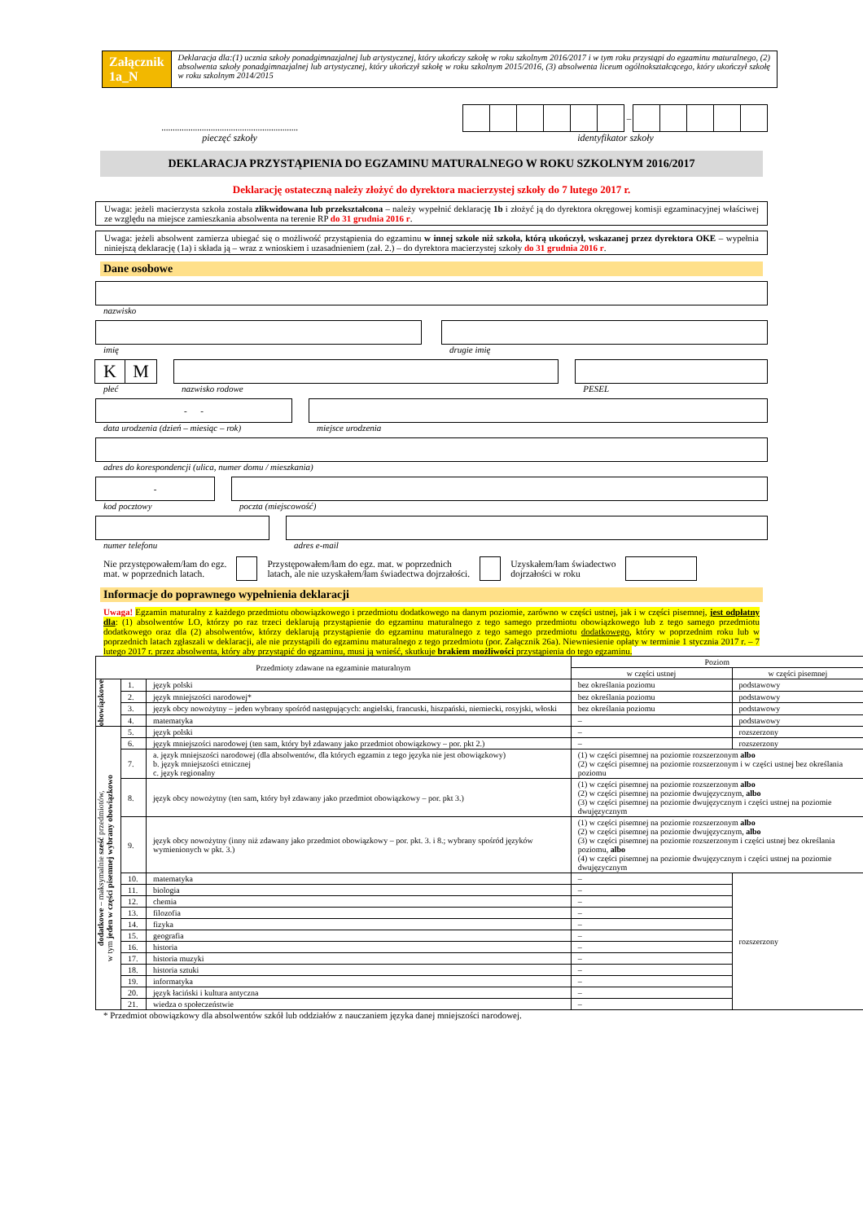Załącznik 1a_N
Deklaracja dla:(1) ucznia szkoły ponadgimnazjalnej lub artystycznej, który ukończy szkołę w roku szkolnym 2016/2017 i w tym roku przystąpi do egzaminu maturalnego, (2) absolwenta szkoły ponadgimnazjalnej lub artystycznej, który ukończył szkołę w roku szkolnym 2015/2016, (3) absolwenta liceum ogólnokształcącego, który ukończył szkołę w roku szkolnym 2014/2015
.............................................................
pieczęć szkoły
–
identyfikator szkoły
DEKLARACJA PRZYSTĄPIENIA DO EGZAMINU MATURALNEGO W ROKU SZKOLNYM 2016/2017
Deklarację ostateczną należy złożyć do dyrektora macierzystej szkoły do 7 lutego 2017 r.
Uwaga: jeżeli macierzysta szkoła została zlikwidowana lub przekształcona – należy wypełnić deklarację 1b i złożyć ją do dyrektora okręgowej komisji egzaminacyjnej właściwej ze względu na miejsce zamieszkania absolwenta na terenie RP do 31 grudnia 2016 r.
Uwaga: jeżeli absolwent zamierza ubiegać się o możliwość przystąpienia do egzaminu w innej szkole niż szkoła, którą ukończył, wskazanej przez dyrektora OKE – wypełnia niniejszą deklarację (1a) i składa ją – wraz z wnioskiem i uzasadnieniem (zał. 2.) – do dyrektora macierzystej szkoły do 31 grudnia 2016 r.
Dane osobowe
nazwisko
imię
drugie imię
KM
płeć
nazwisko rodowe
PESEL
- -
data urodzenia (dzień – miesiąc – rok)
miejsce urodzenia
adres do korespondencji (ulica, numer domu / mieszkania)
-
kod pocztowy
poczta (miejscowość)
numer telefonu
adres e-mail
Nie przystępowałem/łam do egz.
mat. w poprzednich latach.
Przystępowałem/łam do egz. mat. w poprzednich
latach, ale nie uzyskałem/łam świadectwa dojrzałości.
Uzyskałem/łam świadectwo
dojrzałości w roku
Informacje do poprawnego wypełnienia deklaracji
Uwaga! Egzamin maturalny z każdego przedmiotu obowiązkowego i przedmiotu dodatkowego na danym poziomie, zarówno w części ustnej, jak i w części pisemnej, jest odpłatny dla: (1) absolwentów LO, którzy po raz trzeci deklarują przystąpienie do egzaminu maturalnego z tego samego przedmiotu obowiązkowego lub z tego samego przedmiotu dodatkowego oraz dla (2) absolwentów, którzy deklarują przystąpienie do egzaminu maturalnego z tego samego przedmiotu dodatkowego, który w poprzednim roku lub w poprzednich latach zgłaszali w deklaracji, ale nie przystąpili do egzaminu maturalnego z tego przedmiotu (por. Załącznik 26a). Niewniesienie opłaty w terminie 1 stycznia 2017 r. – 7 lutego 2017 r. przez absolwenta, który aby przystąpić do egzaminu, musi ją wnieść, skutkuje brakiem możliwości przystąpienia do tego egzaminu.
| Przedmioty zdawane na egzaminie maturalnym | | | Poziom | |
| --- | --- | --- | --- | --- |
| | | | w części ustnej | w części pisemnej |
| obowiązkowe | 1. | język polski | bez określania poziomu | podstawowy |
| | 2. | język mniejszości narodowej* | bez określania poziomu | podstawowy |
| | 3. | język obcy nowożytny – jeden wybrany spośród następujących: angielski, francuski, hiszpański, niemiecki, rosyjski, włoski | bez określania poziomu | podstawowy |
| | 4. | matematyka | – | podstawowy |
| dodatkowe – maksymalnie sześć przedmiotów, w tym jeden w części pisemnej wybrany obowiązkowo | 5. | język polski | – | rozszerzony |
| | 6. | język mniejszości narodowej (ten sam, który był zdawany jako przedmiot obowiązkowy – por. pkt 2.) | – | rozszerzony |
| | 7. | a. język mniejszości narodowej (dla absolwentów, dla których egzamin z tego języka nie jest obowiązkowy) b. język mniejszości etnicznej c. język regionalny | (1) w części pisemnej na poziomie rozszerzonym albo (2) w części pisemnej na poziomie rozszerzonym i w części ustnej bez określania poziomu | |
| | 8. | język obcy nowożytny (ten sam, który był zdawany jako przedmiot obowiązkowy – por. pkt 3.) | (1) w części pisemnej na poziomie rozszerzonym albo (2) w części pisemnej na poziomie dwujęzycznym, albo (3) w części pisemnej na poziomie dwujęzycznym i części ustnej na poziomie dwujęzycznym | |
| | 9. | język obcy nowożytny (inny niż zdawany jako przedmiot obowiązkowy – por. pkt. 3. i 8.; wybrany spośród języków wymienionych w pkt. 3.) | (1) w części pisemnej na poziomie rozszerzonym albo (2) w części pisemnej na poziomie dwujęzycznym, albo (3) w części pisemnej na poziomie rozszerzonym i części ustnej bez określania poziomu, albo (4) w części pisemnej na poziomie dwujęzycznym i części ustnej na poziomie dwujęzycznym | |
| | 10. | matematyka | – | rozszerzony |
| | 11. | biologia | – | |
| | 12. | chemia | – | |
| | 13. | filozofia | – | |
| | 14. | fizyka | – | |
| | 15. | geografia | – | |
| | 16. | historia | – | |
| | 17. | historia muzyki | – | |
| | 18. | historia sztuki | – | |
| | 19. | informatyka | – | |
| | 20. | język łaciński i kultura antyczna | – | |
| | 21. | wiedza o społeczeństwie | – | |
* Przedmiot obowiązkowy dla absolwentów szkół lub oddziałów z nauczaniem języka danej mniejszości narodowej.